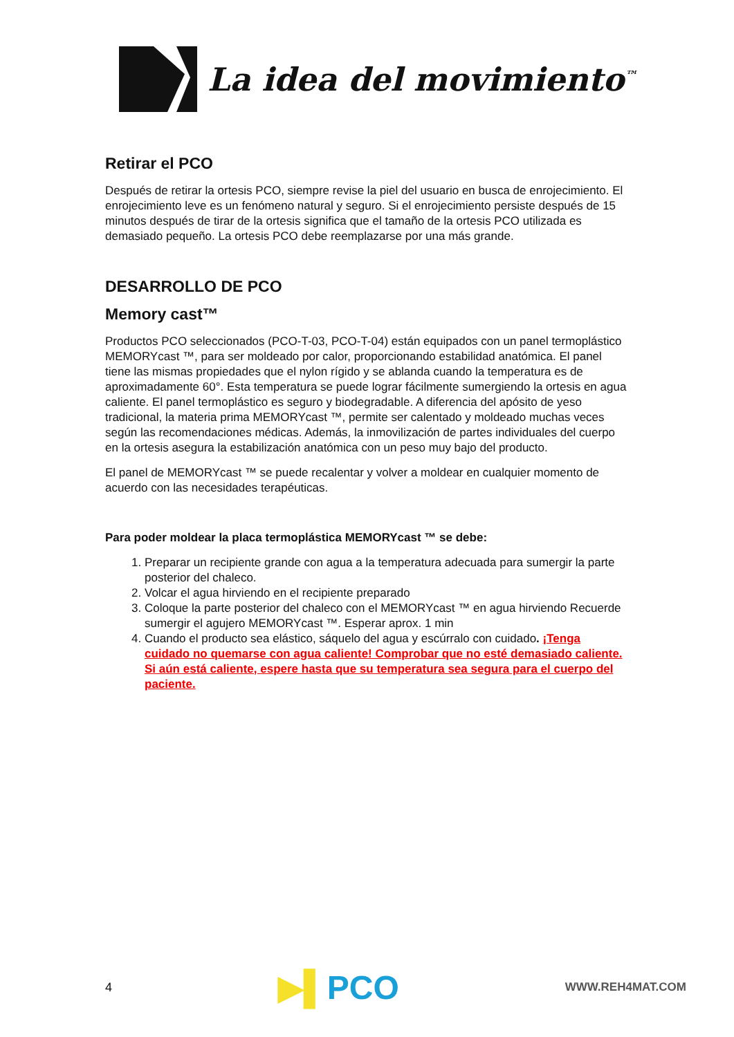La idea del movimiento<sup>™</sup>
Retirar el PCO
Después de retirar la ortesis PCO, siempre revise la piel del usuario en busca de enrojecimiento. El enrojecimiento leve es un fenómeno natural y seguro. Si el enrojecimiento persiste después de 15 minutos después de tirar de la ortesis significa que el tamaño de la ortesis PCO utilizada es demasiado pequeño. La ortesis PCO debe reemplazarse por una más grande.
DESARROLLO DE PCO
Memory cast™
Productos PCO seleccionados (PCO-T-03, PCO-T-04) están equipados con un panel termoplástico MEMORYcast ™, para ser moldeado por calor, proporcionando estabilidad anatómica. El panel tiene las mismas propiedades que el nylon rígido y se ablanda cuando la temperatura es de aproximadamente 60°. Esta temperatura se puede lograr fácilmente sumergiendo la ortesis en agua caliente. El panel termoplástico es seguro y biodegradable. A diferencia del apósito de yeso tradicional, la materia prima MEMORYcast ™, permite ser calentado y moldeado muchas veces según las recomendaciones médicas. Además, la inmovilización de partes individuales del cuerpo en la ortesis asegura la estabilización anatómica con un peso muy bajo del producto.
El panel de MEMORYcast ™ se puede recalentar y volver a moldear en cualquier momento de acuerdo con las necesidades terapéuticas.
Para poder moldear la placa termoplástica MEMORYcast ™ se debe:
1. Preparar un recipiente grande con agua a la temperatura adecuada para sumergir la parte posterior del chaleco.
2. Volcar el agua hirviendo en el recipiente preparado
3. Coloque la parte posterior del chaleco con el MEMORYcast ™ en agua hirviendo Recuerde sumergir el agujero MEMORYcast ™. Esperar aprox. 1 min
4. Cuando el producto sea elástico, sáquelo del agua y escúrralo con cuidado. ¡Tenga cuidado no quemarse con agua caliente! Comprobar que no esté demasiado caliente. Si aún está caliente, espere hasta que su temperatura sea segura para el cuerpo del paciente.
4 ▶▌PCO WWW.REH4MAT.COM